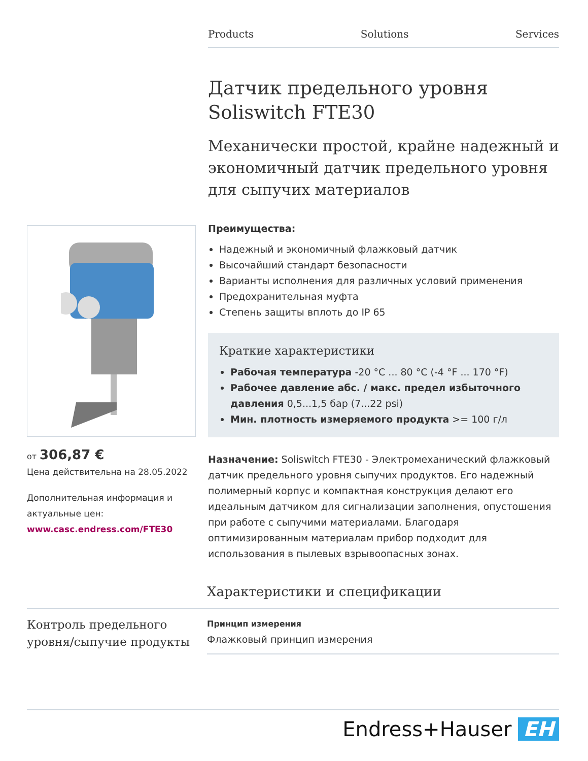Products Solutions Services
Датчик предельного уровня Soliswitch FTE30
Механически простой, крайне надежный и экономичный датчик предельного уровня для сыпучих материалов
Преимущества:
Надежный и экономичный флажковый датчик
Высочайший стандарт безопасности
Варианты исполнения для различных условий применения
Предохранительная муфта
Степень защиты вплоть до IP 65
Краткие характеристики
Рабочая температура -20 °C ... 80 °C (-4 °F ... 170 °F)
Рабочее давление абс. / макс. предел избыточного давления 0,5...1,5 бар (7...22 psi)
Мин. плотность измеряемого продукта >= 100 г/л
Назначение: Soliswitch FTE30 - Электромеханический флажковый датчик предельного уровня сыпучих продуктов. Его надежный полимерный корпус и компактная конструкция делают его идеальным датчиком для сигнализации заполнения, опустошения при работе с сыпучими материалами. Благодаря оптимизированным материалам прибор подходит для использования в пылевых взрывоопасных зонах.
от 306,87 €
Цена действительна на 28.05.2022
Дополнительная информация и актуальные цен:
www.casc.endress.com/FTE30
Характеристики и спецификации
Контроль предельного уровня/сыпучие продукты
Принцип измерения
Флажковый принцип измерения
Endress+Hauser EH